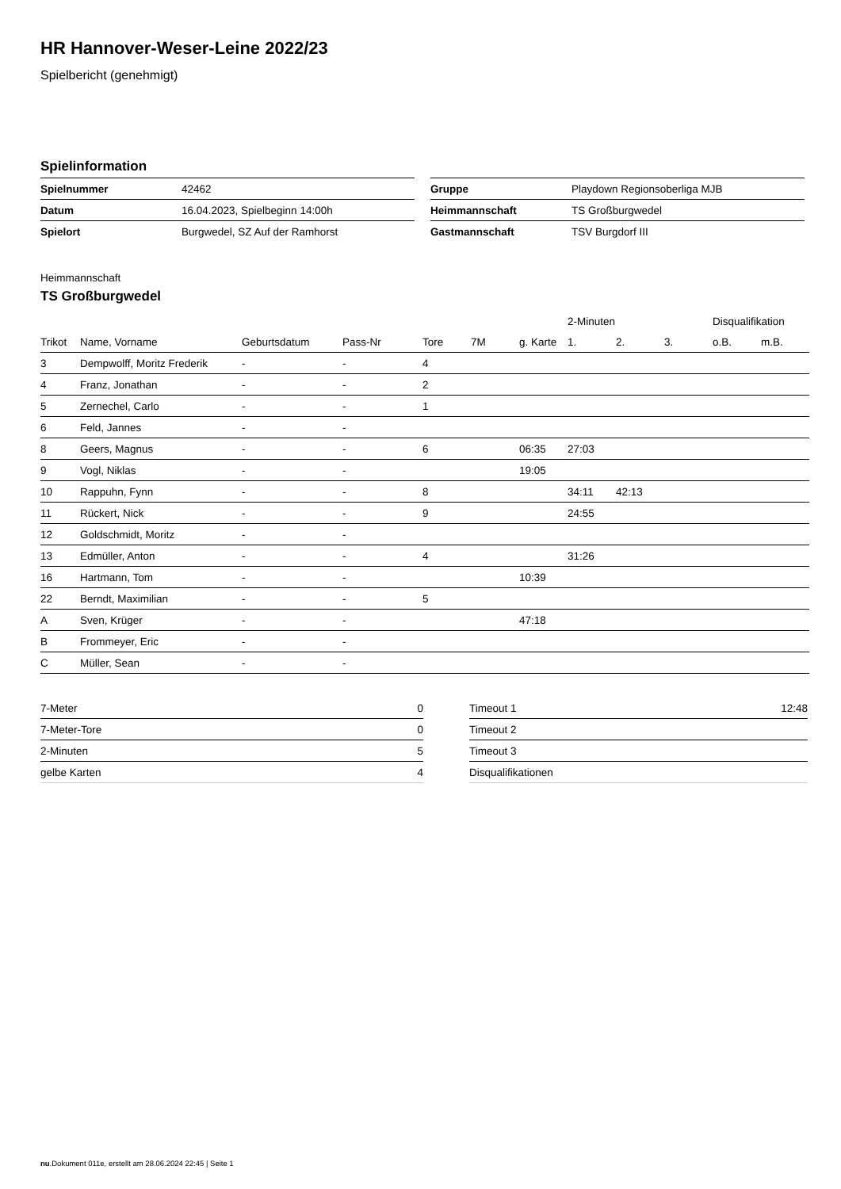HR Hannover-Weser-Leine 2022/23
Spielbericht (genehmigt)
Spielinformation
| Spielnummer | 42462 |
| Datum | 16.04.2023, Spielbeginn 14:00h |
| Spielort | Burgwedel, SZ Auf der Ramhorst |
| Gruppe | Playdown Regionsoberliga MJB |
| Heimmannschaft | TS Großburgwedel |
| Gastmannschaft | TSV Burgdorf III |
Heimmannschaft
TS Großburgwedel
| | | | | | | | 2-Minuten | | | Disqualifikation | |
| --- | --- | --- | --- | --- | --- | --- | --- | --- | --- | --- | --- |
| Trikot | Name, Vorname | Geburtsdatum | Pass-Nr | Tore | 7M | g. Karte | 1. | 2. | 3. | o.B. | m.B. |
| 3 | Dempwolff, Moritz Frederik | - | - | 4 | | | | | | | |
| 4 | Franz, Jonathan | - | - | 2 | | | | | | | |
| 5 | Zernechel, Carlo | - | - | 1 | | | | | | | |
| 6 | Feld, Jannes | - | - | | | | | | | | |
| 8 | Geers, Magnus | - | - | 6 | | 06:35 | 27:03 | | | | |
| 9 | Vogl, Niklas | - | - | | | 19:05 | | | | | |
| 10 | Rappuhn, Fynn | - | - | 8 | | | 34:11 | 42:13 | | | |
| 11 | Rückert, Nick | - | - | 9 | | | 24:55 | | | | |
| 12 | Goldschmidt, Moritz | - | - | | | | | | | | |
| 13 | Edmüller, Anton | - | - | 4 | | | 31:26 | | | | |
| 16 | Hartmann, Tom | - | - | | | 10:39 | | | | | |
| 22 | Berndt, Maximilian | - | - | 5 | | | | | | | |
| A | Sven, Krüger | - | - | | | 47:18 | | | | | |
| B | Frommeyer, Eric | - | - | | | | | | | | |
| C | Müller, Sean | - | - | | | | | | | | |
| 7-Meter | 0 |
| 7-Meter-Tore | 0 |
| 2-Minuten | 5 |
| gelbe Karten | 4 |
| Timeout 1 | 12:48 |
| Timeout 2 | |
| Timeout 3 | |
| Disqualifikationen | |
nu.Dokument 011e, erstellt am 28.06.2024 22:45 | Seite 1